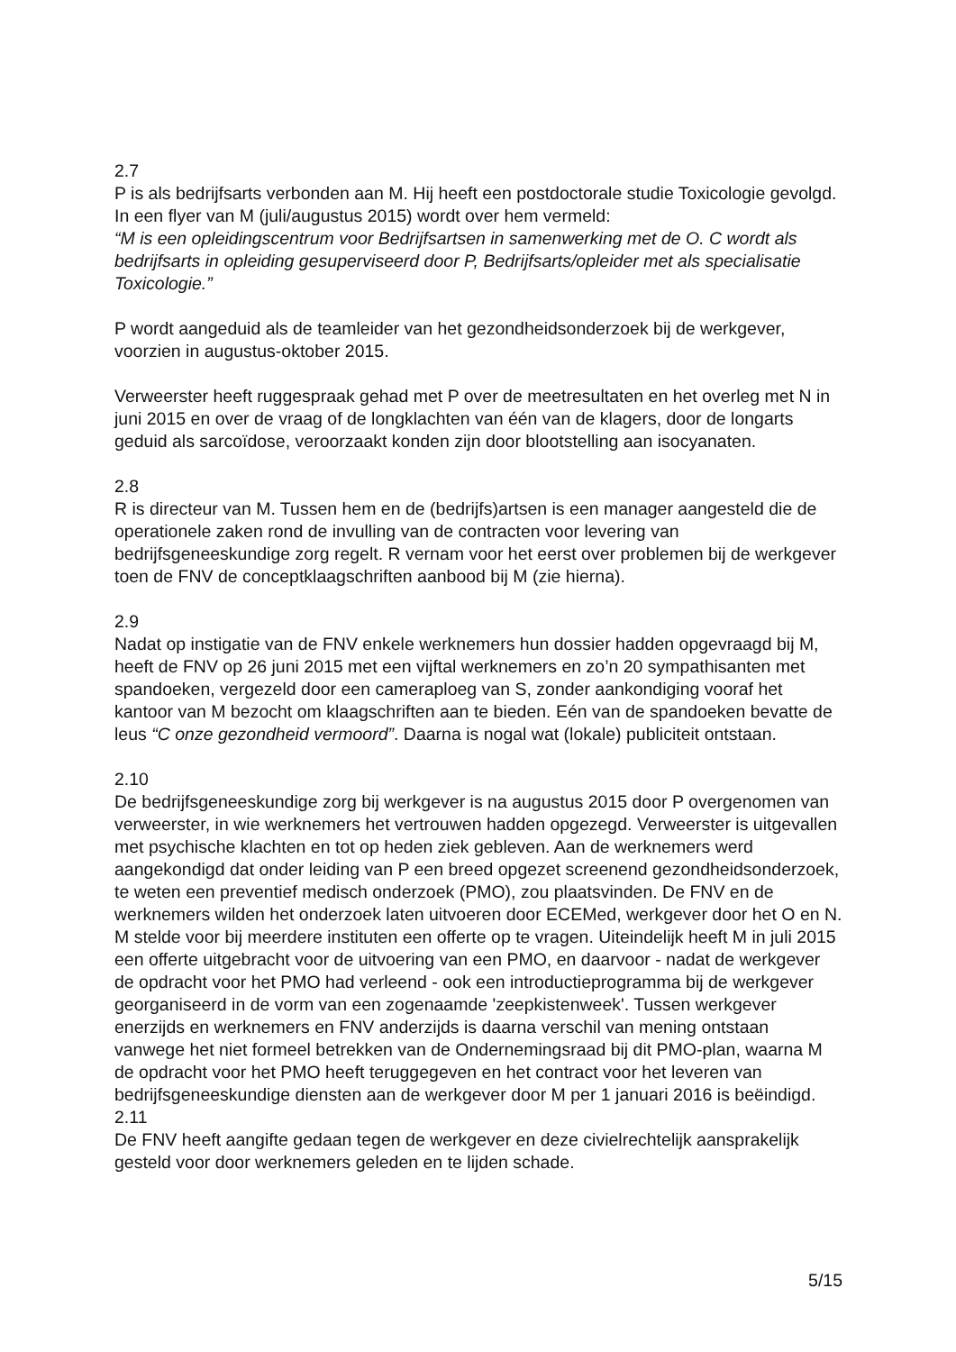2.7
P is als bedrijfsarts verbonden aan M. Hij heeft een postdoctorale studie Toxicologie gevolgd. In een flyer van M (juli/augustus 2015) wordt over hem vermeld:
“M is een opleidingscentrum voor Bedrijfsartsen in samenwerking met de O. C wordt als bedrijfsarts in opleiding gesuperviseerd door P, Bedrijfsarts/opleider met als specialisatie Toxicologie.”
P wordt aangeduid als de teamleider van het gezondheidsonderzoek bij de werkgever, voorzien in augustus-oktober 2015.
Verweerster heeft ruggespraak gehad met P over de meetresultaten en het overleg met N in juni 2015 en over de vraag of de longklachten van één van de klagers, door de longarts geduid als sarcoïdose, veroorzaakt konden zijn door blootstelling aan isocyanaten.
2.8
R is directeur van M. Tussen hem en de (bedrijfs)artsen is een manager aangesteld die de operationele zaken rond de invulling van de contracten voor levering van bedrijfsgeneeskundige zorg regelt. R vernam voor het eerst over problemen bij de werkgever toen de FNV de conceptklaagschriften aanbood bij M (zie hierna).
2.9
Nadat op instigatie van de FNV enkele werknemers hun dossier hadden opgevraagd bij M, heeft de FNV op 26 juni 2015 met een vijftal werknemers en zo’n 20 sympathisanten met spandoeken, vergezeld door een cameraploeg van S, zonder aankondiging vooraf het kantoor van M bezocht om klaagschriften aan te bieden. Eén van de spandoeken bevatte de leus “C onze gezondheid vermoord”. Daarna is nogal wat (lokale) publiciteit ontstaan.
2.10
De bedrijfsgeneeskundige zorg bij werkgever is na augustus 2015 door P overgenomen van verweerster, in wie werknemers het vertrouwen hadden opgezegd. Verweerster is uitgevallen met psychische klachten en tot op heden ziek gebleven. Aan de werknemers werd aangekondigd dat onder leiding van P een breed opgezet screenend gezondheidsonderzoek, te weten een preventief medisch onderzoek (PMO), zou plaatsvinden. De FNV en de werknemers wilden het onderzoek laten uitvoeren door ECEMed, werkgever door het O en N. M stelde voor bij meerdere instituten een offerte op te vragen. Uiteindelijk heeft M in juli 2015 een offerte uitgebracht voor de uitvoering van een PMO, en daarvoor - nadat de werkgever de opdracht voor het PMO had verleend - ook een introductieprogramma bij de werkgever georganiseerd in de vorm van een zogenaamde 'zeepkistenweek'. Tussen werkgever enerzijds en werknemers en FNV anderzijds is daarna verschil van mening ontstaan vanwege het niet formeel betrekken van de Ondernemingsraad bij dit PMO-plan, waarna M de opdracht voor het PMO heeft teruggegeven en het contract voor het leveren van bedrijfsgeneeskundige diensten aan de werkgever door M per 1 januari 2016 is beëindigd.
2.11
De FNV heeft aangifte gedaan tegen de werkgever en deze civielrechtelijk aansprakelijk gesteld voor door werknemers geleden en te lijden schade.
5/15